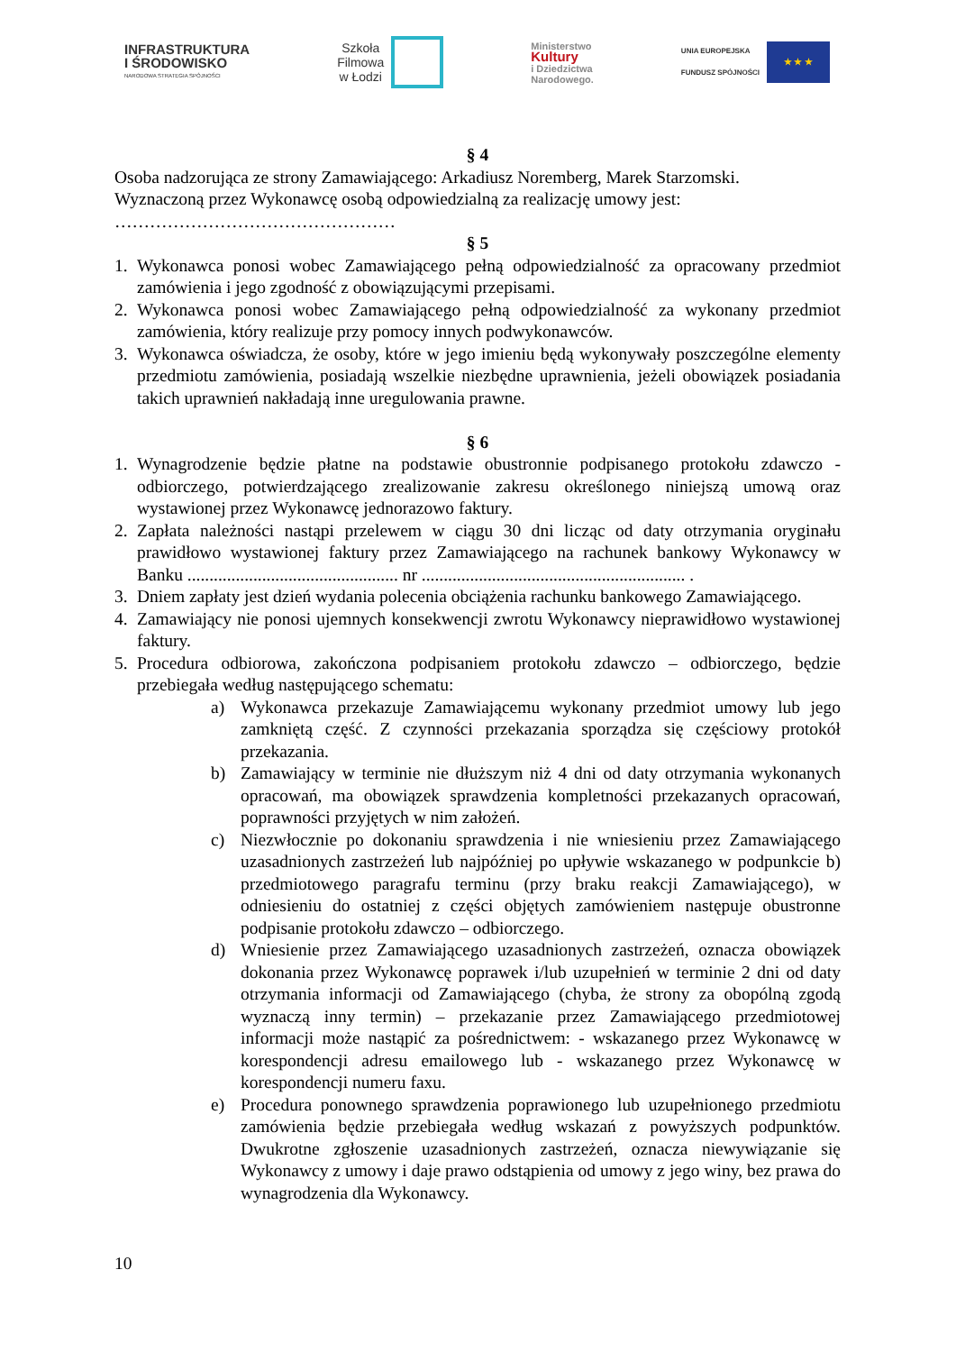INFRASTRUKTURA
I ŚRODOWISKO
NARODOWA STRATEGIA SPÓJNOŚCI
Szkoła
Filmowa
w Łodzi
Ministerstwo
Kultury
i Dziedzictwa
Narodowego.
UNIA EUROPEJSKA
FUNDUSZ SPÓJNOŚCI
★ ★ ★
§ 4
Osoba nadzorująca ze strony Zamawiającego: Arkadiusz Noremberg, Marek Starzomski.
Wyznaczoną przez Wykonawcę osobą odpowiedzialną za realizację umowy jest:
…………………………………………
§ 5
1. Wykonawca ponosi wobec Zamawiającego pełną odpowiedzialność za opracowany przedmiot zamówienia i jego zgodność z obowiązującymi przepisami.
2. Wykonawca ponosi wobec Zamawiającego pełną odpowiedzialność za wykonany przedmiot zamówienia, który realizuje przy pomocy innych podwykonawców.
3. Wykonawca oświadcza, że osoby, które w jego imieniu będą wykonywały poszczególne elementy przedmiotu zamówienia, posiadają wszelkie niezbędne uprawnienia, jeżeli obowiązek posiadania takich uprawnień nakładają inne uregulowania prawne.
§ 6
1. Wynagrodzenie będzie płatne na podstawie obustronnie podpisanego protokołu zdawczo - odbiorczego, potwierdzającego zrealizowanie zakresu określonego niniejszą umową oraz wystawionej przez Wykonawcę jednorazowo faktury.
2. Zapłata należności nastąpi przelewem w ciągu 30 dni licząc od daty otrzymania oryginału prawidłowo wystawionej faktury przez Zamawiającego na rachunek bankowy Wykonawcy w Banku ................................................ nr ............................................................ .
3. Dniem zapłaty jest dzień wydania polecenia obciążenia rachunku bankowego Zamawiającego.
4. Zamawiający nie ponosi ujemnych konsekwencji zwrotu Wykonawcy nieprawidłowo wystawionej faktury.
5. Procedura odbiorowa, zakończona podpisaniem protokołu zdawczo – odbiorczego, będzie przebiegała według następującego schematu:
a) Wykonawca przekazuje Zamawiającemu wykonany przedmiot umowy lub jego zamkniętą część. Z czynności przekazania sporządza się częściowy protokół przekazania.
b) Zamawiający w terminie nie dłuższym niż 4 dni od daty otrzymania wykonanych opracowań, ma obowiązek sprawdzenia kompletności przekazanych opracowań, poprawności przyjętych w nim założeń.
c) Niezwłocznie po dokonaniu sprawdzenia i nie wniesieniu przez Zamawiającego uzasadnionych zastrzeżeń lub najpóźniej po upływie wskazanego w podpunkcie b) przedmiotowego paragrafu terminu (przy braku reakcji Zamawiającego), w odniesieniu do ostatniej z części objętych zamówieniem następuje obustronne podpisanie protokołu zdawczo – odbiorczego.
d) Wniesienie przez Zamawiającego uzasadnionych zastrzeżeń, oznacza obowiązek dokonania przez Wykonawcę poprawek i/lub uzupełnień w terminie 2 dni od daty otrzymania informacji od Zamawiającego (chyba, że strony za obopólną zgodą wyznaczą inny termin) – przekazanie przez Zamawiającego przedmiotowej informacji może nastąpić za pośrednictwem: - wskazanego przez Wykonawcę w korespondencji adresu emailowego lub - wskazanego przez Wykonawcę w korespondencji numeru faxu.
e) Procedura ponownego sprawdzenia poprawionego lub uzupełnionego przedmiotu zamówienia będzie przebiegała według wskazań z powyższych podpunktów. Dwukrotne zgłoszenie uzasadnionych zastrzeżeń, oznacza niewywiązanie się Wykonawcy z umowy i daje prawo odstąpienia od umowy z jego winy, bez prawa do wynagrodzenia dla Wykonawcy.
10